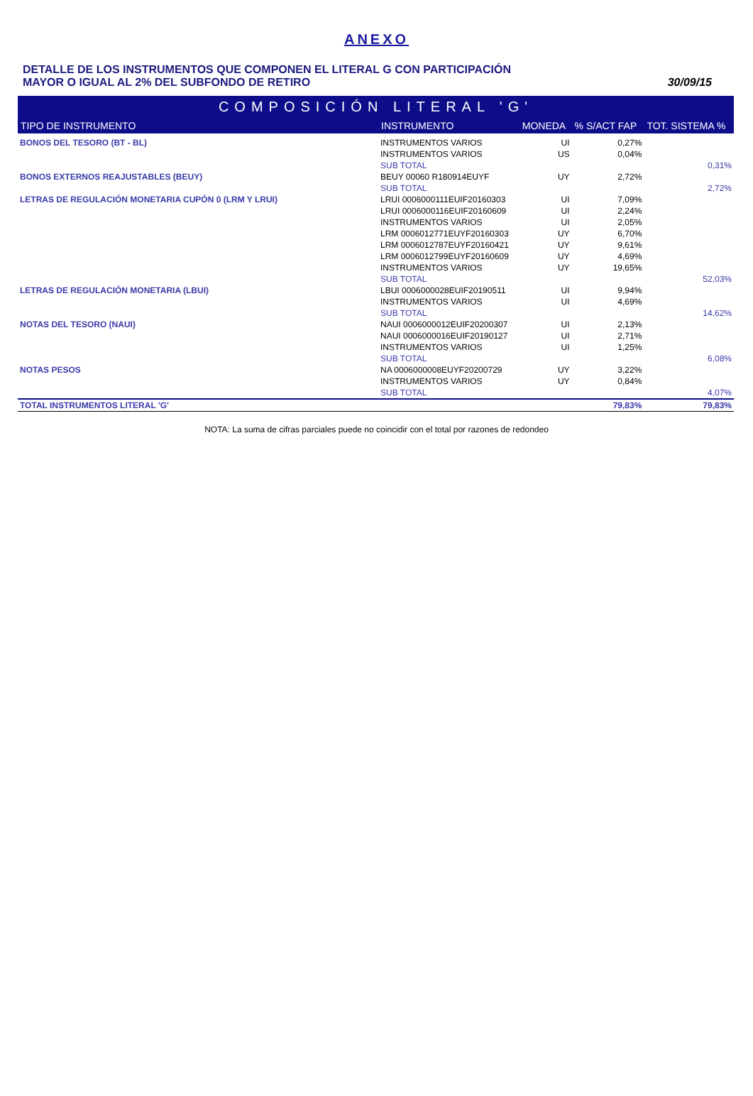ANEXO
DETALLE DE LOS INSTRUMENTOS QUE COMPONEN EL LITERAL G CON PARTICIPACIÓN
MAYOR O IGUAL AL 2% DEL SUBFONDO DE RETIRO
30/09/15
| COMPOSICIÓN LITERAL 'G' | | | | |
| --- | --- | --- | --- | --- |
| TIPO DE INSTRUMENTO | INSTRUMENTO | MONEDA | % S/ACT FAP | TOT. SISTEMA % |
| BONOS DEL TESORO (BT - BL) | INSTRUMENTOS VARIOS | UI | 0,27% | |
| | INSTRUMENTOS VARIOS | US | 0,04% | |
| | SUB TOTAL | | | 0,31% |
| BONOS EXTERNOS REAJUSTABLES (BEUY) | BEUY 00060 R180914EUYF | UY | 2,72% | |
| | SUB TOTAL | | | 2,72% |
| LETRAS DE REGULACIÓN MONETARIA CUPÓN 0 (LRM Y LRUI) | LRUI 0006000111EUIF20160303 | UI | 7,09% | |
| | LRUI 0006000116EUIF20160609 | UI | 2,24% | |
| | INSTRUMENTOS VARIOS | UI | 2,05% | |
| | LRM 0006012771EUYF20160303 | UY | 6,70% | |
| | LRM 0006012787EUYF20160421 | UY | 9,61% | |
| | LRM 0006012799EUYF20160609 | UY | 4,69% | |
| | INSTRUMENTOS VARIOS | UY | 19,65% | |
| | SUB TOTAL | | | 52,03% |
| LETRAS DE REGULACIÓN MONETARIA (LBUI) | LBUI 0006000028EUIF20190511 | UI | 9,94% | |
| | INSTRUMENTOS VARIOS | UI | 4,69% | |
| | SUB TOTAL | | | 14,62% |
| NOTAS DEL TESORO (NAUI) | NAUI 0006000012EUIF20200307 | UI | 2,13% | |
| | NAUI 0006000016EUIF20190127 | UI | 2,71% | |
| | INSTRUMENTOS VARIOS | UI | 1,25% | |
| | SUB TOTAL | | | 6,08% |
| NOTAS PESOS | NA 0006000008EUYF20200729 | UY | 3,22% | |
| | INSTRUMENTOS VARIOS | UY | 0,84% | |
| | SUB TOTAL | | | 4,07% |
| TOTAL INSTRUMENTOS LITERAL 'G' | | | 79,83% | 79,83% |
NOTA: La suma de cifras parciales puede no coincidir con el total por razones de redondeo